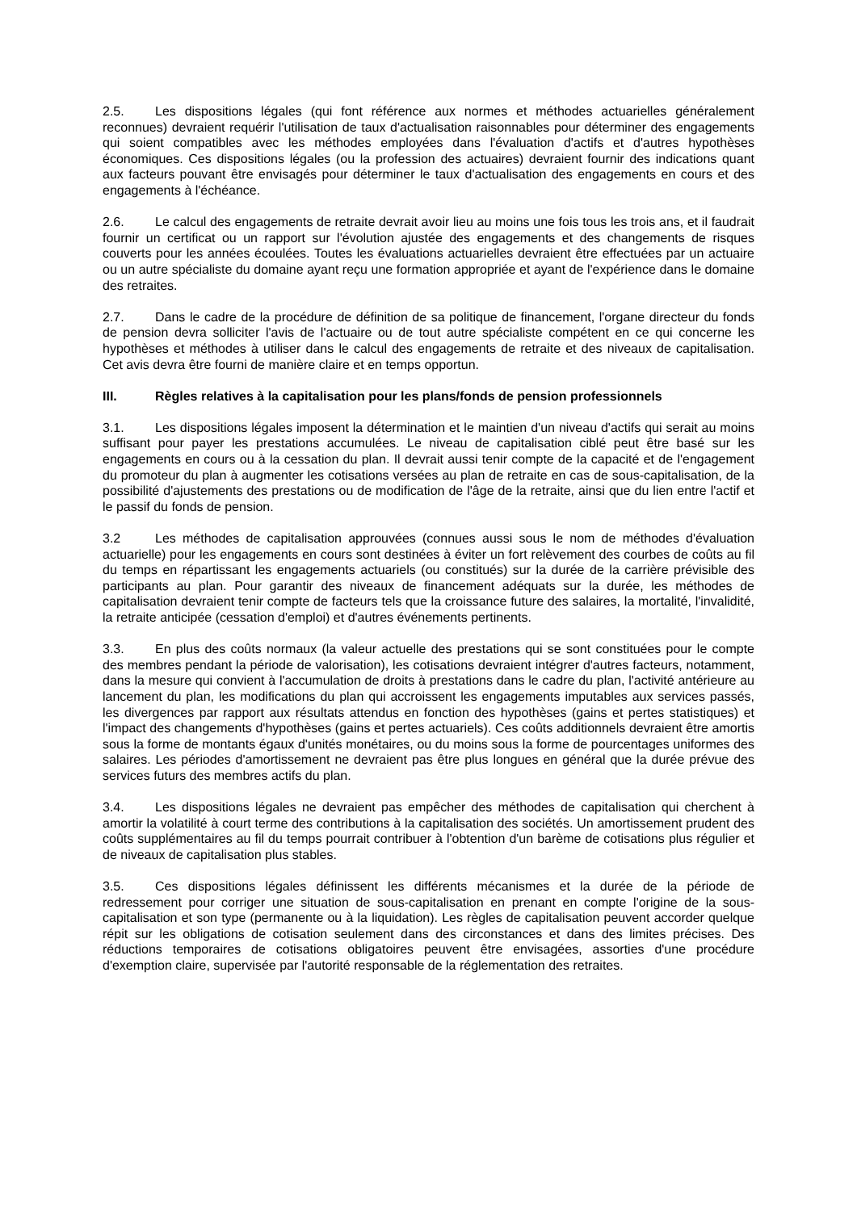2.5. Les dispositions légales (qui font référence aux normes et méthodes actuarielles généralement reconnues) devraient requérir l'utilisation de taux d'actualisation raisonnables pour déterminer des engagements qui soient compatibles avec les méthodes employées dans l'évaluation d'actifs et d'autres hypothèses économiques. Ces dispositions légales (ou la profession des actuaires) devraient fournir des indications quant aux facteurs pouvant être envisagés pour déterminer le taux d'actualisation des engagements en cours et des engagements à l'échéance.
2.6. Le calcul des engagements de retraite devrait avoir lieu au moins une fois tous les trois ans, et il faudrait fournir un certificat ou un rapport sur l'évolution ajustée des engagements et des changements de risques couverts pour les années écoulées. Toutes les évaluations actuarielles devraient être effectuées par un actuaire ou un autre spécialiste du domaine ayant reçu une formation appropriée et ayant de l'expérience dans le domaine des retraites.
2.7. Dans le cadre de la procédure de définition de sa politique de financement, l'organe directeur du fonds de pension devra solliciter l'avis de l'actuaire ou de tout autre spécialiste compétent en ce qui concerne les hypothèses et méthodes à utiliser dans le calcul des engagements de retraite et des niveaux de capitalisation. Cet avis devra être fourni de manière claire et en temps opportun.
III. Règles relatives à la capitalisation pour les plans/fonds de pension professionnels
3.1. Les dispositions légales imposent la détermination et le maintien d'un niveau d'actifs qui serait au moins suffisant pour payer les prestations accumulées. Le niveau de capitalisation ciblé peut être basé sur les engagements en cours ou à la cessation du plan. Il devrait aussi tenir compte de la capacité et de l'engagement du promoteur du plan à augmenter les cotisations versées au plan de retraite en cas de sous-capitalisation, de la possibilité d'ajustements des prestations ou de modification de l'âge de la retraite, ainsi que du lien entre l'actif et le passif du fonds de pension.
3.2 Les méthodes de capitalisation approuvées (connues aussi sous le nom de méthodes d'évaluation actuarielle) pour les engagements en cours sont destinées à éviter un fort relèvement des courbes de coûts au fil du temps en répartissant les engagements actuariels (ou constitués) sur la durée de la carrière prévisible des participants au plan. Pour garantir des niveaux de financement adéquats sur la durée, les méthodes de capitalisation devraient tenir compte de facteurs tels que la croissance future des salaires, la mortalité, l'invalidité, la retraite anticipée (cessation d'emploi) et d'autres événements pertinents.
3.3. En plus des coûts normaux (la valeur actuelle des prestations qui se sont constituées pour le compte des membres pendant la période de valorisation), les cotisations devraient intégrer d'autres facteurs, notamment, dans la mesure qui convient à l'accumulation de droits à prestations dans le cadre du plan, l'activité antérieure au lancement du plan, les modifications du plan qui accroissent les engagements imputables aux services passés, les divergences par rapport aux résultats attendus en fonction des hypothèses (gains et pertes statistiques) et l'impact des changements d'hypothèses (gains et pertes actuariels). Ces coûts additionnels devraient être amortis sous la forme de montants égaux d'unités monétaires, ou du moins sous la forme de pourcentages uniformes des salaires. Les périodes d'amortissement ne devraient pas être plus longues en général que la durée prévue des services futurs des membres actifs du plan.
3.4. Les dispositions légales ne devraient pas empêcher des méthodes de capitalisation qui cherchent à amortir la volatilité à court terme des contributions à la capitalisation des sociétés. Un amortissement prudent des coûts supplémentaires au fil du temps pourrait contribuer à l'obtention d'un barème de cotisations plus régulier et de niveaux de capitalisation plus stables.
3.5. Ces dispositions légales définissent les différents mécanismes et la durée de la période de redressement pour corriger une situation de sous-capitalisation en prenant en compte l'origine de la sous-capitalisation et son type (permanente ou à la liquidation). Les règles de capitalisation peuvent accorder quelque répit sur les obligations de cotisation seulement dans des circonstances et dans des limites précises. Des réductions temporaires de cotisations obligatoires peuvent être envisagées, assorties d'une procédure d'exemption claire, supervisée par l'autorité responsable de la réglementation des retraites.